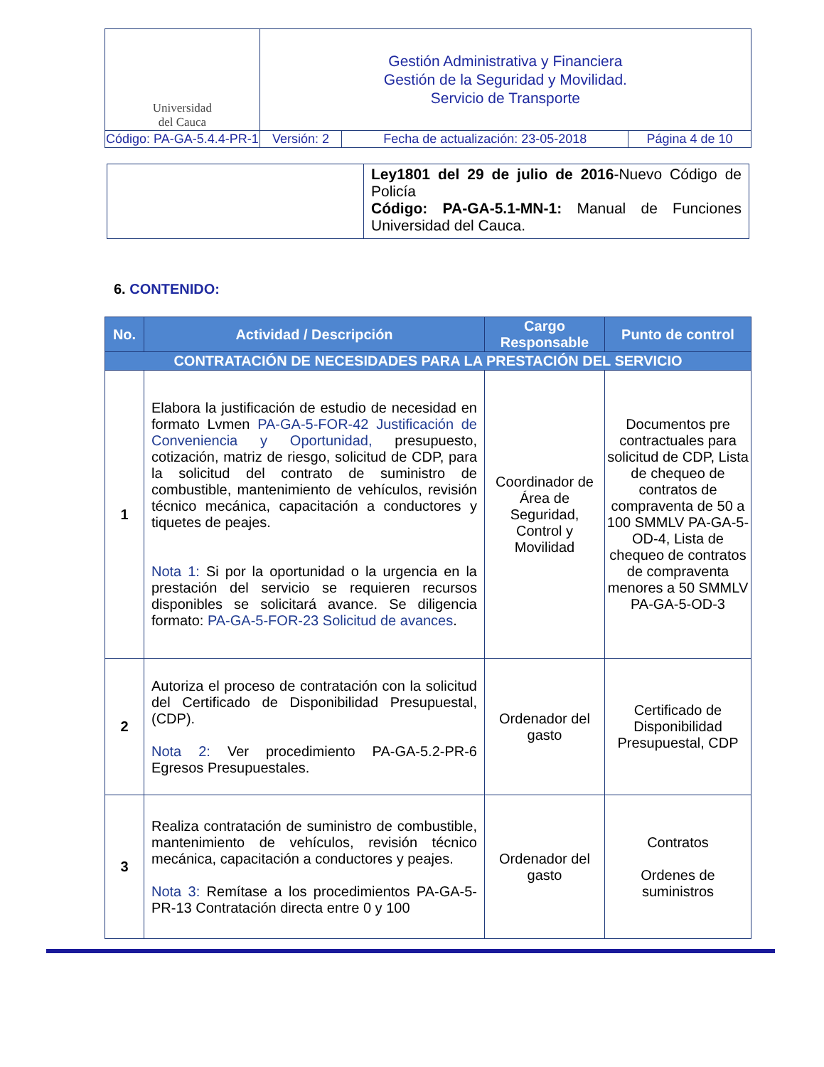| Universidad del Cauca | Gestión Administrativa y Financiera Gestión de la Seguridad y Movilidad. Servicio de Transporte | | |
| Código: PA-GA-5.4.4-PR-1 | Versión: 2 | Fecha de actualización: 23-05-2018 | Página 4 de 10 |
| | Ley1801 del 29 de julio de 2016 -Nuevo Código de Policía Código: PA-GA-5.1-MN-1: Manual de Funciones Universidad del Cauca. |
6. CONTENIDO:
| No. | Actividad / Descripción | Cargo Responsable | Punto de control |
| --- | --- | --- | --- |
| CONTRATACIÓN DE NECESIDADES PARA LA PRESTACIÓN DEL SERVICIO | | | |
| 1 | Elabora la justificación de estudio de necesidad en formato Lvmen PA-GA-5-FOR-42 Justificación de Conveniencia y Oportunidad, presupuesto, cotización, matriz de riesgo, solicitud de CDP, para la solicitud del contrato de suministro de combustible, mantenimiento de vehículos, revisión técnico mecánica, capacitación a conductores y tiquetes de peajes. Nota 1: Si por la oportunidad o la urgencia en la prestación del servicio se requieren recursos disponibles se solicitará avance. Se diligencia formato: PA-GA-5-FOR-23 Solicitud de avances . | Coordinador de Área de Seguridad, Control y Movilidad | Documentos pre contractuales para solicitud de CDP, Lista de chequeo de contratos de compraventa de 50 a 100 SMMLV PA-GA-5-OD-4, Lista de chequeo de contratos de compraventa menores a 50 SMMLV PA-GA-5-OD-3 |
| 2 | Autoriza el proceso de contratación con la solicitud del Certificado de Disponibilidad Presupuestal, (CDP). Nota 2: Ver procedimiento PA-GA-5.2-PR-6 Egresos Presupuestales. | Ordenador del gasto | Certificado de Disponibilidad Presupuestal, CDP |
| 3 | Realiza contratación de suministro de combustible, mantenimiento de vehículos, revisión técnico mecánica, capacitación a conductores y peajes. Nota 3: Remítase a los procedimientos PA-GA-5-PR-13 Contratación directa entre 0 y 100 | Ordenador del gasto | Contratos Ordenes de suministros |